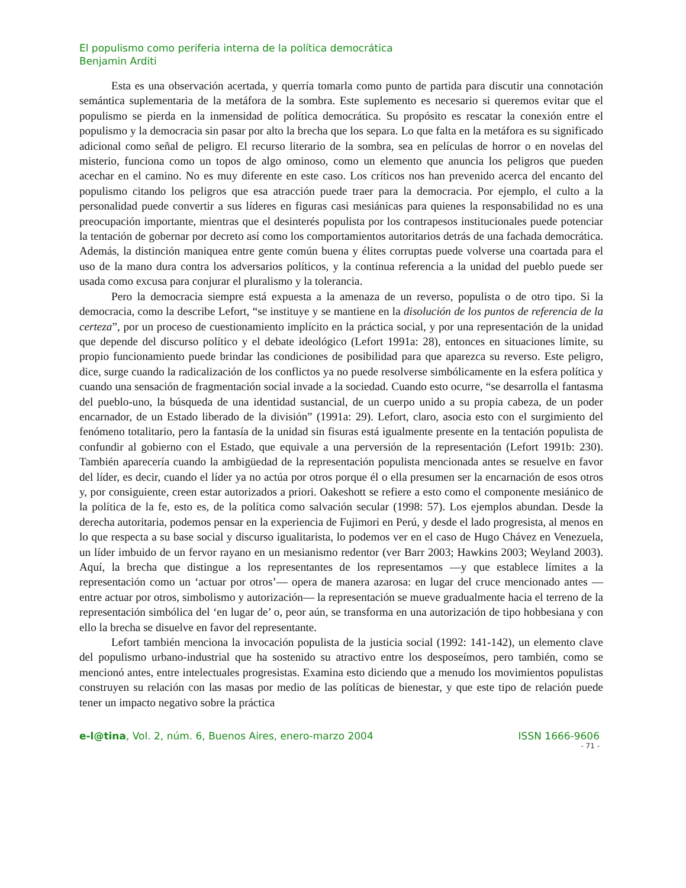El populismo como periferia interna de la política democrática
Benjamin Arditi
Esta es una observación acertada, y querría tomarla como punto de partida para discutir una connotación semántica suplementaria de la metáfora de la sombra. Este suplemento es necesario si queremos evitar que el populismo se pierda en la inmensidad de política democrática. Su propósito es rescatar la conexión entre el populismo y la democracia sin pasar por alto la brecha que los separa. Lo que falta en la metáfora es su significado adicional como señal de peligro. El recurso literario de la sombra, sea en películas de horror o en novelas del misterio, funciona como un topos de algo ominoso, como un elemento que anuncia los peligros que pueden acechar en el camino. No es muy diferente en este caso. Los críticos nos han prevenido acerca del encanto del populismo citando los peligros que esa atracción puede traer para la democracia. Por ejemplo, el culto a la personalidad puede convertir a sus líderes en figuras casi mesiánicas para quienes la responsabilidad no es una preocupación importante, mientras que el desinterés populista por los contrapesos institucionales puede potenciar la tentación de gobernar por decreto así como los comportamientos autoritarios detrás de una fachada democrática. Además, la distinción maniquea entre gente común buena y élites corruptas puede volverse una coartada para el uso de la mano dura contra los adversarios políticos, y la continua referencia a la unidad del pueblo puede ser usada como excusa para conjurar el pluralismo y la tolerancia.
Pero la democracia siempre está expuesta a la amenaza de un reverso, populista o de otro tipo. Si la democracia, como la describe Lefort, “se instituye y se mantiene en la disolución de los puntos de referencia de la certeza”, por un proceso de cuestionamiento implícito en la práctica social, y por una representación de la unidad que depende del discurso político y el debate ideológico (Lefort 1991a: 28), entonces en situaciones límite, su propio funcionamiento puede brindar las condiciones de posibilidad para que aparezca su reverso. Este peligro, dice, surge cuando la radicalización de los conflictos ya no puede resolverse simbólicamente en la esfera política y cuando una sensación de fragmentación social invade a la sociedad. Cuando esto ocurre, “se desarrolla el fantasma del pueblo-uno, la búsqueda de una identidad sustancial, de un cuerpo unido a su propia cabeza, de un poder encarnador, de un Estado liberado de la división” (1991a: 29). Lefort, claro, asocia esto con el surgimiento del fenómeno totalitario, pero la fantasía de la unidad sin fisuras está igualmente presente en la tentación populista de confundir al gobierno con el Estado, que equivale a una perversión de la representación (Lefort 1991b: 230). También aparecería cuando la ambigüedad de la representación populista mencionada antes se resuelve en favor del líder, es decir, cuando el líder ya no actúa por otros porque él o ella presumen ser la encarnación de esos otros y, por consiguiente, creen estar autorizados a priori. Oakeshott se refiere a esto como el componente mesiánico de la política de la fe, esto es, de la política como salvación secular (1998: 57). Los ejemplos abundan. Desde la derecha autoritaria, podemos pensar en la experiencia de Fujimori en Perú, y desde el lado progresista, al menos en lo que respecta a su base social y discurso igualitarista, lo podemos ver en el caso de Hugo Chávez en Venezuela, un líder imbuido de un fervor rayano en un mesianismo redentor (ver Barr 2003; Hawkins 2003; Weyland 2003). Aquí, la brecha que distingue a los representantes de los representamos —y que establece límites a la representación como un ‘actuar por otros’— opera de manera azarosa: en lugar del cruce mencionado antes —entre actuar por otros, simbolismo y autorización— la representación se mueve gradualmente hacia el terreno de la representación simbólica del ‘en lugar de’ o, peor aún, se transforma en una autorización de tipo hobbesiana y con ello la brecha se disuelve en favor del representante.
Lefort también menciona la invocación populista de la justicia social (1992: 141-142), un elemento clave del populismo urbano-industrial que ha sostenido su atractivo entre los desposeímos, pero también, como se mencionó antes, entre intelectuales progresistas. Examina esto diciendo que a menudo los movimientos populistas construyen su relación con las masas por medio de las políticas de bienestar, y que este tipo de relación puede tener un impacto negativo sobre la práctica
e-l@tina, Vol. 2, núm. 6, Buenos Aires, enero-marzo 2004 ISSN 1666-9606
- 71 -